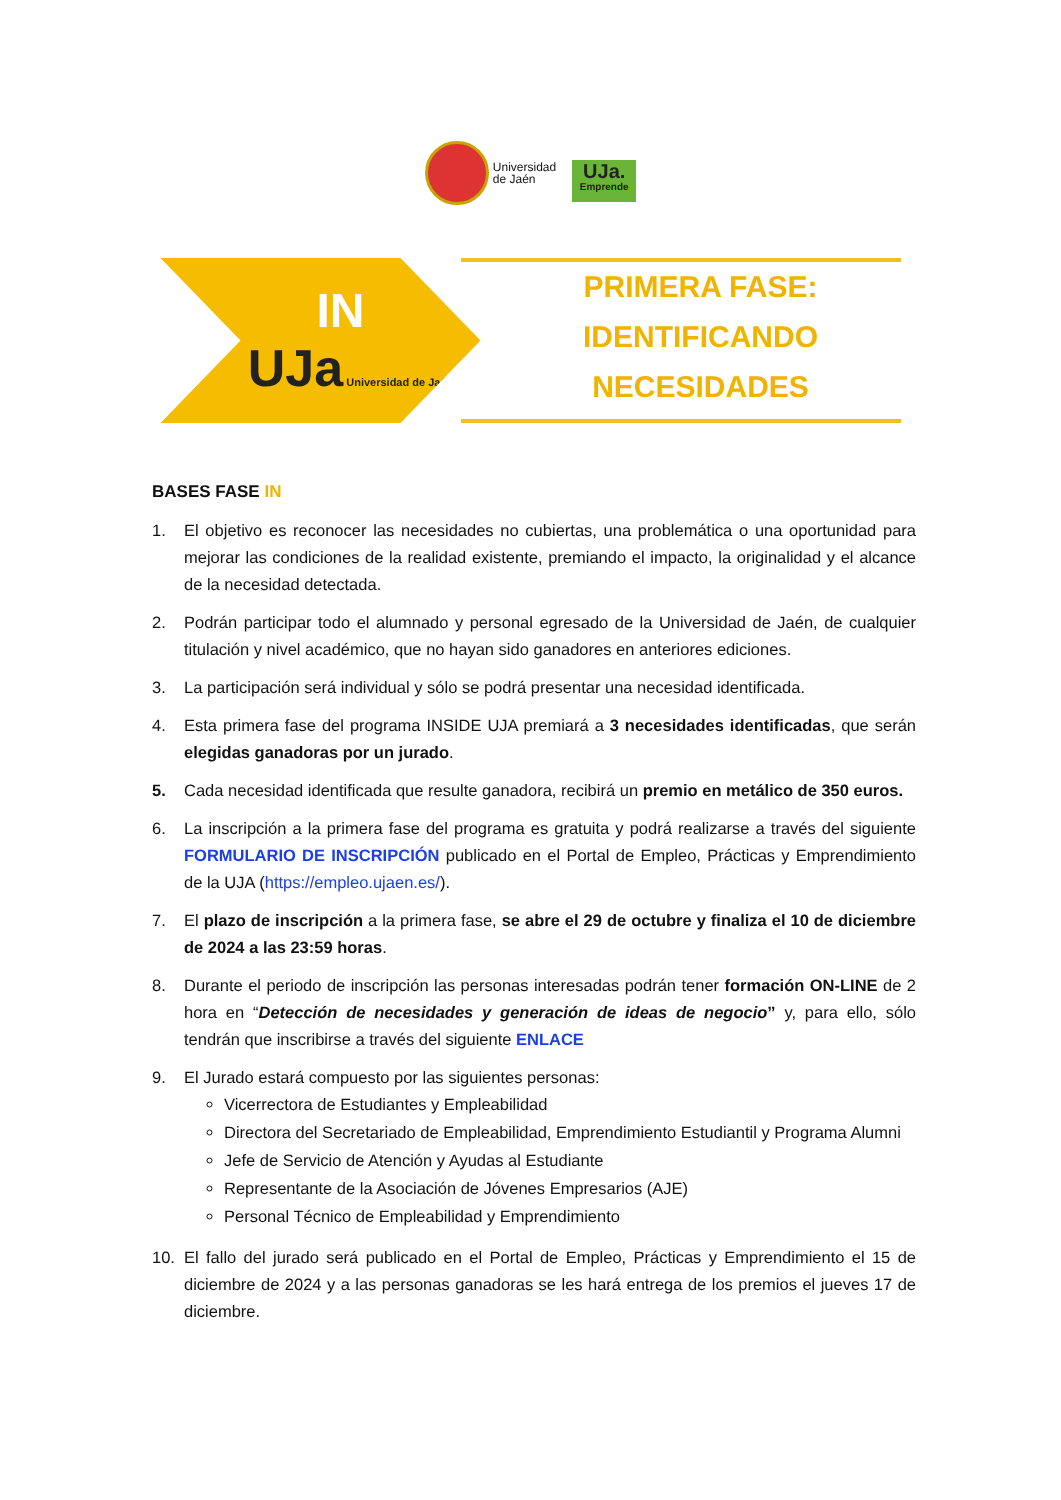Universidad
de Jaén
UJa.
Emprende
IN
UJa Universidad de Jaén
PRIMERA FASE:
IDENTIFICANDO
NECESIDADES
BASES FASE IN
1. El objetivo es reconocer las necesidades no cubiertas, una problemática o una oportunidad para mejorar las condiciones de la realidad existente, premiando el impacto, la originalidad y el alcance de la necesidad detectada.
2. Podrán participar todo el alumnado y personal egresado de la Universidad de Jaén, de cualquier titulación y nivel académico, que no hayan sido ganadores en anteriores ediciones.
3. La participación será individual y sólo se podrá presentar una necesidad identificada.
4. Esta primera fase del programa INSIDE UJA premiará a 3 necesidades identificadas, que serán elegidas ganadoras por un jurado.
5. Cada necesidad identificada que resulte ganadora, recibirá un premio en metálico de 350 euros.
6. La inscripción a la primera fase del programa es gratuita y podrá realizarse a través del siguiente FORMULARIO DE INSCRIPCIÓN publicado en el Portal de Empleo, Prácticas y Emprendimiento de la UJA (https://empleo.ujaen.es/).
7. El plazo de inscripción a la primera fase, se abre el 29 de octubre y finaliza el 10 de diciembre de 2024 a las 23:59 horas.
8. Durante el periodo de inscripción las personas interesadas podrán tener formación ON-LINE de 2 hora en “Detección de necesidades y generación de ideas de negocio” y, para ello, sólo tendrán que inscribirse a través del siguiente ENLACE
9. El Jurado estará compuesto por las siguientes personas:
Vicerrectora de Estudiantes y Empleabilidad
Directora del Secretariado de Empleabilidad, Emprendimiento Estudiantil y Programa Alumni
Jefe de Servicio de Atención y Ayudas al Estudiante
Representante de la Asociación de Jóvenes Empresarios (AJE)
Personal Técnico de Empleabilidad y Emprendimiento
10. El fallo del jurado será publicado en el Portal de Empleo, Prácticas y Emprendimiento el 15 de diciembre de 2024 y a las personas ganadoras se les hará entrega de los premios el jueves 17 de diciembre.